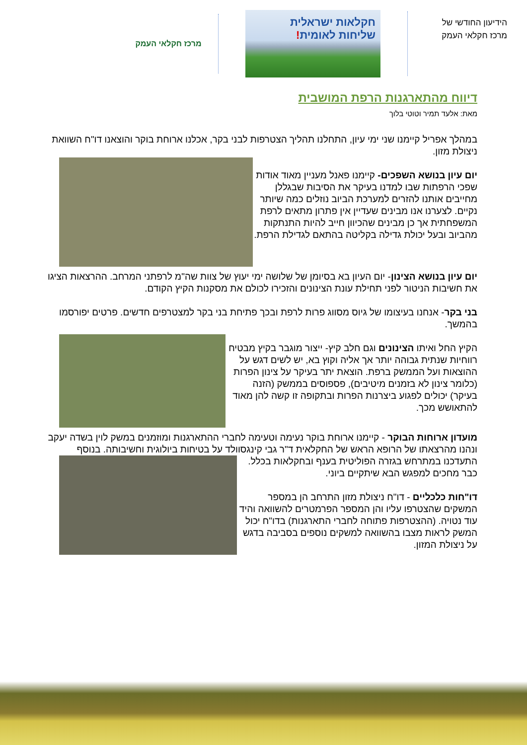הידיעון החודשי של
מרכז חקלאי העמק
חקלאות ישראלית
שליחות לאומית!
מרכז חקלאי העמק
דיווח מהתארגנות הרפת המושבית
מאת: אלעד תמיר וטוטי בלוך
במהלך אפריל קיימנו שני ימי עיון, התחלנו תהליך הצטרפות לבני בקר, אכלנו ארוחת בוקר והוצאנו דו"ח השוואת ניצולת מזון.
יום עיון בנושא השפכים- קיימנו פאנל מעניין מאוד אודות שפכי הרפתות שבו למדנו בעיקר את הסיבות שבגללן מחייבים אותנו להזרים למערכת הביוב נוזלים כמה שיותר נקיים. לצערנו אנו מבינים שעדיין אין פתרון מתאים לרפת המשפחתית אך כן מבינים שהכיוון חייב להיות התנתקות מהביוב ובעל יכולת גדילה בקליטה בהתאם לגדילת הרפת.
יום עיון בנושא הצינון- יום העיון בא בסיומן של שלושה ימי יעוץ של צוות שה"מ לרפתני המרחב. ההרצאות הציגו את חשיבות הניטור לפני תחילת עונת הצינונים והזכירו לכולם את מסקנות הקיץ הקודם.
בני בקר- אנחנו בעיצומו של גיוס מסווג פרות לרפת ובכך פתיחת בני בקר למצטרפים חדשים. פרטים יפורסמו בהמשך.
הקיץ החל ואיתו הצינונים וגם חלב קיץ- ייצור מוגבר בקיץ מבטיח רווחיות שנתית גבוהה יותר אך אליה וקוץ בא, יש לשים דגש על ההוצאות ועל הממשק ברפת. הוצאת יתר בעיקר על צינון הפרות (כלומר צינון לא בזמנים מיטיבים), פספוסים בממשק (הזנה בעיקר) יכולים לפגוע ביצרנות הפרות ובתקופה זו קשה להן מאוד להתאושש מכך.
מועדון ארוחות הבוקר - קיימנו ארוחת בוקר נעימה וטעימה לחברי ההתארגנות ומוזמנים במשק לוין בשדה יעקב ונהנו מהרצאתו של הרופא הראש של החקלאית ד"ר גבי קינגסוולד על בטיחות ביולוגית וחשיבותה. בנוסף התעדכנו במתרחש בגזרה הפוליטית בענף ובחקלאות בכלל. כבר מחכים למפגש הבא שיתקיים ביוני.
דו"חות כלכליים - דו"ח ניצולת מזון התרחב הן במספר המשקים שהצטרפו עליו והן המספר הפרמטרים להשוואה והיד עוד נטויה. (ההצטרפות פתוחה לחברי התארגנות) בדו"ח יכול המשק לראות מצבו בהשוואה למשקים נוספים בסביבה בדגש על ניצולת המזון.